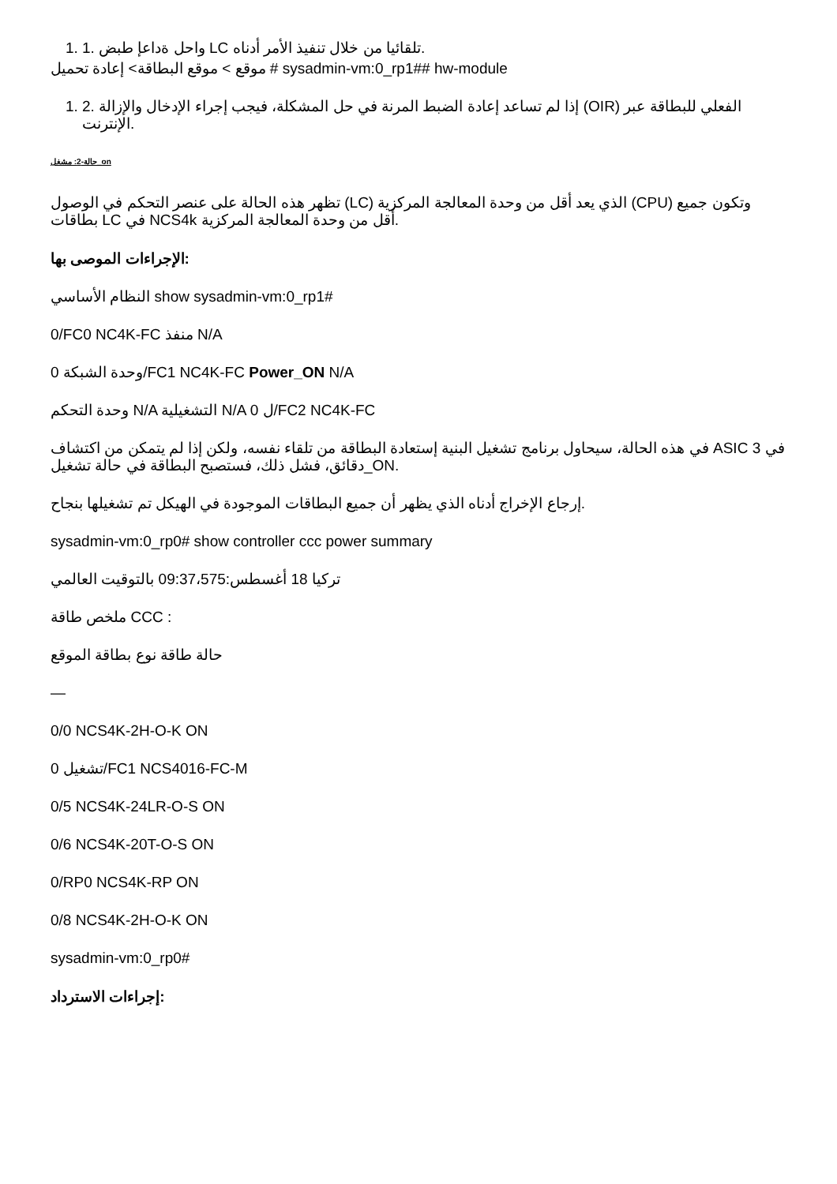1. 1. واحل ةداعإ طبض LC تلقائيا من خلال تنفيذ الأمر أدناه.
موقع > موقع البطاقة> إعادة تحميل # sysadmin-vm:0_rp1## hw-module
1. 2. إذا لم تساعد إعادة الضبط المرنة في حل المشكلة، فيجب إجراء الإدخال والإزالة (OIR) الفعلي للبطاقة عبر الإنترنت.
حالة-2: مشغل_on
تظهر هذه الحالة على عنصر التحكم في الوصول (LC) الذي يعد أقل من وحدة المعالجة المركزية (CPU) وتكون جميع بطاقات LC في NCS4k أقل من وحدة المعالجة المركزية.
الإجراءات الموصى بها:
النظام الأساسي show sysadmin-vm:0_rp1#
0/FC0 NC4K-FC منفذ N/A
وحدة الشبكة 0/FC1 NC4K-FC Power_ON N/A
وحدة التحكم N/A التشغيلية N/A ل 0/FC2 NC4K-FC
في هذه الحالة، سيحاول برنامج تشغيل البنية إستعادة البطاقة من تلقاء نفسه، ولكن إذا لم يتمكن من اكتشاف ASIC في 3 دقائق، فشل ذلك، فستصبح البطاقة في حالة تشغيل_ON.
إرجاع الإخراج أدناه الذي يظهر أن جميع البطاقات الموجودة في الهيكل تم تشغيلها بنجاح.
sysadmin-vm:0_rp0# show controller ccc power summary
تركيا 18 أغسطس:09:37،575 بالتوقيت العالمي
ملخص طاقة CCC :
حالة طاقة نوع بطاقة الموقع
—
0/0 NCS4K-2H-O-K ON
تشغيل 0/FC1 NCS4016-FC-M
0/5 NCS4K-24LR-O-S ON
0/6 NCS4K-20T-O-S ON
0/RP0 NCS4K-RP ON
0/8 NCS4K-2H-O-K ON
sysadmin-vm:0_rp0#
إجراءات الاسترداد: